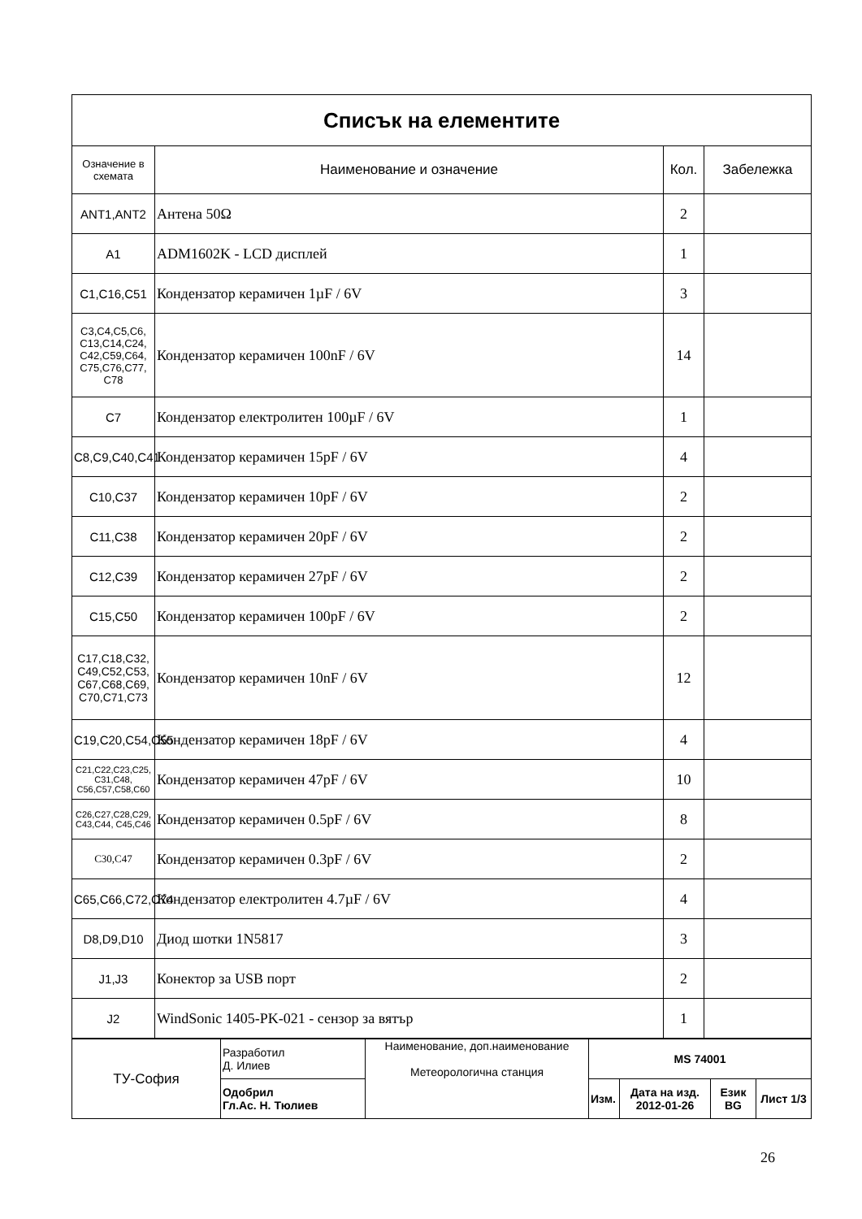| Списък на елементите | | | |
| --- | --- | --- | --- |
| Означение в схемата | Наименование и означение | Кол. | Забележка |
| ANT1,ANT2 | Антена 50Ω | 2 | |
| A1 | ADM1602K - LCD дисплей | 1 | |
| C1,C16,C51 | Кондензатор керамичен 1µF / 6V | 3 | |
| C3,C4,C5,C6, C13,C14,C24, C42,C59,C64, C75,C76,C77, C78 | Кондензатор керамичен 100nF / 6V | 14 | |
| C7 | Кондензатор електролитен 100µF / 6V | 1 | |
| C8,C9,C40,C41 | Кондензатор керамичен 15pF / 6V | 4 | |
| C10,C37 | Кондензатор керамичен 10pF / 6V | 2 | |
| C11,C38 | Кондензатор керамичен 20pF / 6V | 2 | |
| C12,C39 | Кондензатор керамичен 27pF / 6V | 2 | |
| C15,C50 | Кондензатор керамичен 100pF / 6V | 2 | |
| C17,C18,C32, C49,C52,C53, C67,C68,C69, C70,C71,C73 | Кондензатор керамичен 10nF / 6V | 12 | |
| C19,C20,C54,C55 | Кондензатор керамичен 18pF / 6V | 4 | |
| C21,C22,C23,C25, C31,C48, C56,C57,C58,C60 | Кондензатор керамичен 47pF / 6V | 10 | |
| C26,C27,C28,C29, C43,C44, C45,C46 | Кондензатор керамичен 0.5pF / 6V | 8 | |
| C30,C47 | Кондензатор керамичен 0.3pF / 6V | 2 | |
| C65,C66,C72,C74 | Кондензатор електролитен 4.7µF / 6V | 4 | |
| D8,D9,D10 | Диод шотки 1N5817 | 3 | |
| J1,J3 | Конектор за USB порт | 2 | |
| J2 | WindSonic 1405-PK-021 - сензор за вятър | 1 | |
| ТУ-София | Разработил Д. Илиев | Наименование, доп.наименование Метеорологична станция | MS 74001 | | | |
| | Одобрил Гл.Ас. Н. Тюлиев | | Изм. | Дата на изд. 2012-01-26 | Език BG | Лист 1/3 |
26